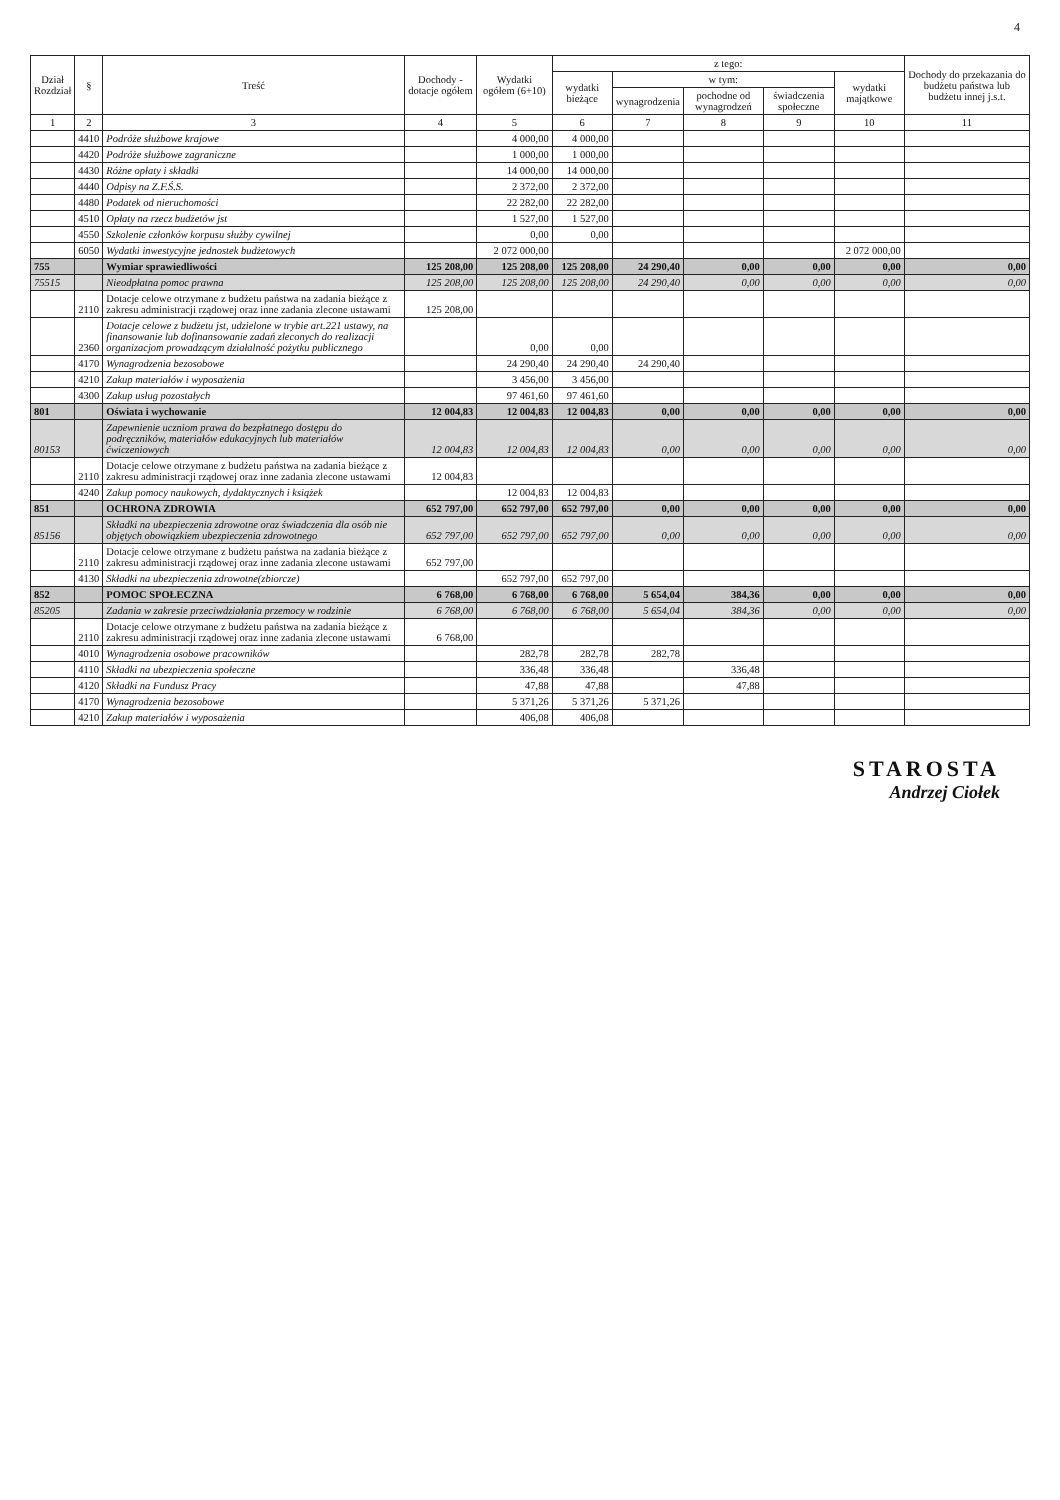4
| Dział Rozdział | § | Treść | Dochody - dotacje ogółem | Wydatki ogółem (6+10) | z tego: | | | | | Dochody do przekazania do budżetu państwa lub budżetu innej j.s.t. |
| --- | --- | --- | --- | --- | --- | --- | --- | --- | --- | --- |
| | | | | | wydatki bieżące | w tym: | | | wydatki majątkowe | |
| | | | | | | wynagrodzenia | pochodne od wynagrodzeń | świadczenia społeczne | | |
| 1 | 2 | 3 | 4 | 5 | 6 | 7 | 8 | 9 | 10 | 11 |
| | 4410 | Podróże służbowe krajowe | | 4 000,00 | 4 000,00 | | | | | |
| | 4420 | Podróże służbowe zagraniczne | | 1 000,00 | 1 000,00 | | | | | |
| | 4430 | Różne opłaty i składki | | 14 000,00 | 14 000,00 | | | | | |
| | 4440 | Odpisy na Z.F.Ś.S. | | 2 372,00 | 2 372,00 | | | | | |
| | 4480 | Podatek od nieruchomości | | 22 282,00 | 22 282,00 | | | | | |
| | 4510 | Opłaty na rzecz budżetów jst | | 1 527,00 | 1 527,00 | | | | | |
| | 4550 | Szkolenie członków korpusu służby cywilnej | | 0,00 | 0,00 | | | | | |
| | 6050 | Wydatki inwestycyjne jednostek budżetowych | | 2 072 000,00 | | | | | 2 072 000,00 | |
| 755 | | Wymiar sprawiedliwości | 125 208,00 | 125 208,00 | 125 208,00 | 24 290,40 | 0,00 | 0,00 | 0,00 | 0,00 |
| 75515 | | Nieodpłatna pomoc prawna | 125 208,00 | 125 208,00 | 125 208,00 | 24 290,40 | 0,00 | 0,00 | 0,00 | 0,00 |
| | 2110 | Dotacje celowe otrzymane z budżetu państwa na zadania bieżące z zakresu administracji rządowej oraz inne zadania zlecone ustawami | 125 208,00 | | | | | | | |
| | 2360 | Dotacje celowe z budżetu jst, udzielone w trybie art.221 ustawy, na finansowanie lub dofinansowanie zadań zleconych do realizacji organizacjom prowadzącym działalność pożytku publicznego | | 0,00 | 0,00 | | | | | |
| | 4170 | Wynagrodzenia bezosobowe | | 24 290,40 | 24 290,40 | 24 290,40 | | | | |
| | 4210 | Zakup materiałów i wyposażenia | | 3 456,00 | 3 456,00 | | | | | |
| | 4300 | Zakup usług pozostałych | | 97 461,60 | 97 461,60 | | | | | |
| 801 | | Oświata i wychowanie | 12 004,83 | 12 004,83 | 12 004,83 | 0,00 | 0,00 | 0,00 | 0,00 | 0,00 |
| 80153 | | Zapewnienie uczniom prawa do bezpłatnego dostępu do podręczników, materiałów edukacyjnych lub materiałów ćwiczeniowych | 12 004,83 | 12 004,83 | 12 004,83 | 0,00 | 0,00 | 0,00 | 0,00 | 0,00 |
| | 2110 | Dotacje celowe otrzymane z budżetu państwa na zadania bieżące z zakresu administracji rządowej oraz inne zadania zlecone ustawami | 12 004,83 | | | | | | | |
| | 4240 | Zakup pomocy naukowych, dydaktycznych i książek | | 12 004,83 | 12 004,83 | | | | | |
| 851 | | OCHRONA ZDROWIA | 652 797,00 | 652 797,00 | 652 797,00 | 0,00 | 0,00 | 0,00 | 0,00 | 0,00 |
| 85156 | | Składki na ubezpieczenia zdrowotne oraz świadczenia dla osób nie objętych obowiązkiem ubezpieczenia zdrowotnego | 652 797,00 | 652 797,00 | 652 797,00 | 0,00 | 0,00 | 0,00 | 0,00 | 0,00 |
| | 2110 | Dotacje celowe otrzymane z budżetu państwa na zadania bieżące z zakresu administracji rządowej oraz inne zadania zlecone ustawami | 652 797,00 | | | | | | | |
| | 4130 | Składki na ubezpieczenia zdrowotne(zbiorcze) | | 652 797,00 | 652 797,00 | | | | | |
| 852 | | POMOC SPOŁECZNA | 6 768,00 | 6 768,00 | 6 768,00 | 5 654,04 | 384,36 | 0,00 | 0,00 | 0,00 |
| 85205 | | Zadania w zakresie przeciwdziałania przemocy w rodzinie | 6 768,00 | 6 768,00 | 6 768,00 | 5 654,04 | 384,36 | 0,00 | 0,00 | 0,00 |
| | 2110 | Dotacje celowe otrzymane z budżetu państwa na zadania bieżące z zakresu administracji rządowej oraz inne zadania zlecone ustawami | 6 768,00 | | | | | | | |
| | 4010 | Wynagrodzenia osobowe pracowników | | 282,78 | 282,78 | 282,78 | | | | |
| | 4110 | Składki na ubezpieczenia społeczne | | 336,48 | 336,48 | | 336,48 | | | |
| | 4120 | Składki na Fundusz Pracy | | 47,88 | 47,88 | | 47,88 | | | |
| | 4170 | Wynagrodzenia bezosobowe | | 5 371,26 | 5 371,26 | 5 371,26 | | | | |
| | 4210 | Zakup materiałów i wyposażenia | | 406,08 | 406,08 | | | | | |
STAROSTA
Andrzej Ciołek